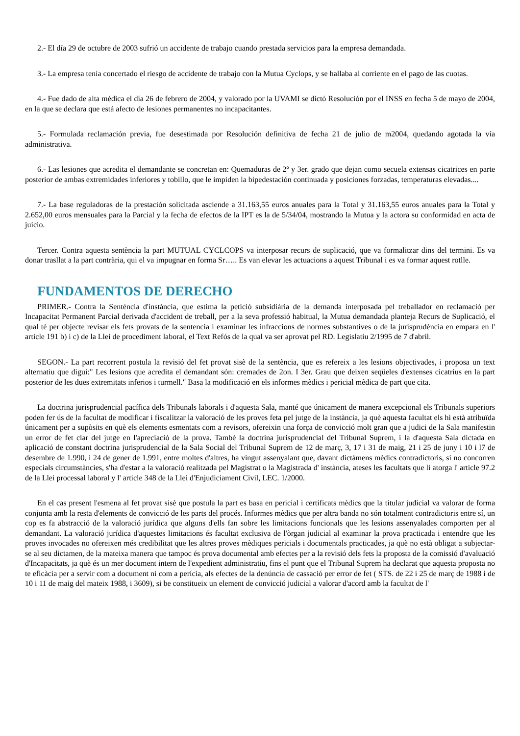2.- El día 29 de octubre de 2003 sufrió un accidente de trabajo cuando prestada servicios para la empresa demandada.
3.- La empresa tenía concertado el riesgo de accidente de trabajo con la Mutua Cyclops, y se hallaba al corriente en el pago de las cuotas.
4.- Fue dado de alta médica el día 26 de febrero de 2004, y valorado por la UVAMI se dictó Resolución por el INSS en fecha 5 de mayo de 2004, en la que se declara que está afecto de lesiones permanentes no incapacitantes.
5.- Formulada reclamación previa, fue desestimada por Resolución definitiva de fecha 21 de julio de m2004, quedando agotada la vía administrativa.
6.- Las lesiones que acredita el demandante se concretan en: Quemaduras de 2º y 3er. grado que dejan como secuela extensas cicatrices en parte posterior de ambas extremidades inferiores y tobillo, que le impiden la bipedestación continuada y posiciones forzadas, temperaturas elevadas....
7.- La base reguladoras de la prestación solicitada asciende a 31.163,55 euros anuales para la Total y 31.163,55 euros anuales para la Total y 2.652,00 euros mensuales para la Parcial y la fecha de efectos de la IPT es la de 5/34/04, mostrando la Mutua y la actora su conformidad en acta de juicio.
Tercer. Contra aquesta sentència la part MUTUAL CYCLCOPS va interposar recurs de suplicació, que va formalitzar dins del termini. Es va donar trasllat a la part contrària, qui el va impugnar en forma Sr….. Es van elevar les actuacions a aquest Tribunal i es va formar aquest rotlle.
FUNDAMENTOS DE DERECHO
PRIMER.- Contra la Sentència d'instància, que estima la petició subsidiària de la demanda interposada pel treballador en reclamació per Incapacitat Permanent Parcial derivada d'accident de treball, per a la seva professió habitual, la Mutua demandada planteja Recurs de Suplicació, el qual té per objecte revisar els fets provats de la sentencia i examinar les infraccions de normes substantives o de la jurisprudència en empara en l' article 191 b) i c) de la Llei de procediment laboral, el Text Refós de la qual va ser aprovat pel RD. Legislatiu 2/1995 de 7 d'abril.
SEGON.- La part recorrent postula la revisió del fet provat sisè de la sentència, que es refereix a les lesions objectivades, i proposa un text alternatiu que digui:" Les lesions que acredita el demandant són: cremades de 2on. I 3er. Grau que deixen seqüeles d'extenses cicatrius en la part posterior de les dues extremitats inferios i turmell." Basa la modificació en els informes mèdics i pericial mèdica de part que cita.
La doctrina jurisprudencial pacífica dels Tribunals laborals i d'aquesta Sala, manté que únicament de manera excepcional els Tribunals superiors poden fer ús de la facultat de modificar i fiscalitzar la valoració de les proves feta pel jutge de la instància, ja què aquesta facultat els hi està atribuïda únicament per a supòsits en què els elements esmentats com a revisors, ofereixin una força de convicció molt gran que a judici de la Sala manifestin un error de fet clar del jutge en l'apreciació de la prova. També la doctrina jurisprudencial del Tribunal Suprem, i la d'aquesta Sala dictada en aplicació de constant doctrina jurisprudencial de la Sala Social del Tribunal Suprem de 12 de març, 3, 17 i 31 de maig, 21 i 25 de juny i 10 i l7 de desembre de 1.990, i 24 de gener de 1.991, entre moltes d'altres, ha vingut assenyalant que, davant dictàmens mèdics contradictoris, si no concorren especials circumstàncies, s'ha d'estar a la valoració realitzada pel Magistrat o la Magistrada d' instància, ateses les facultats que li atorga l' article 97.2 de la Llei processal laboral y l' article 348 de la Llei d'Enjudiciament Civil, LEC. 1/2000.
En el cas present l'esmena al fet provat sisè que postula la part es basa en pericial i certificats mèdics que la titular judicial va valorar de forma conjunta amb la resta d'elements de convicció de les parts del procés. Informes mèdics que per altra banda no són totalment contradictoris entre sí, un cop es fa abstracció de la valoració jurídica que alguns d'ells fan sobre les limitacions funcionals que les lesions assenyalades comporten per al demandant. La valoració jurídica d'aquestes limitacions és facultat exclusiva de l'òrgan judicial al examinar la prova practicada i entendre que les proves invocades no ofereixen més credibilitat que les altres proves mèdiques pericials i documentals practicades, ja què no està obligat a subjectar-se al seu dictamen, de la mateixa manera que tampoc és prova documental amb efectes per a la revisió dels fets la proposta de la comissió d'avaluació d'Incapacitats, ja què és un mer document intern de l'expedient administratiu, fins el punt que el Tribunal Suprem ha declarat que aquesta proposta no te eficàcia per a servir com a document ni com a perícia, als efectes de la denúncia de cassació per error de fet ( STS. de 22 i 25 de març de 1988 i de 10 i 11 de maig del mateix 1988, i 3609), si be constitueix un element de convicció judicial a valorar d'acord amb la facultat de l'